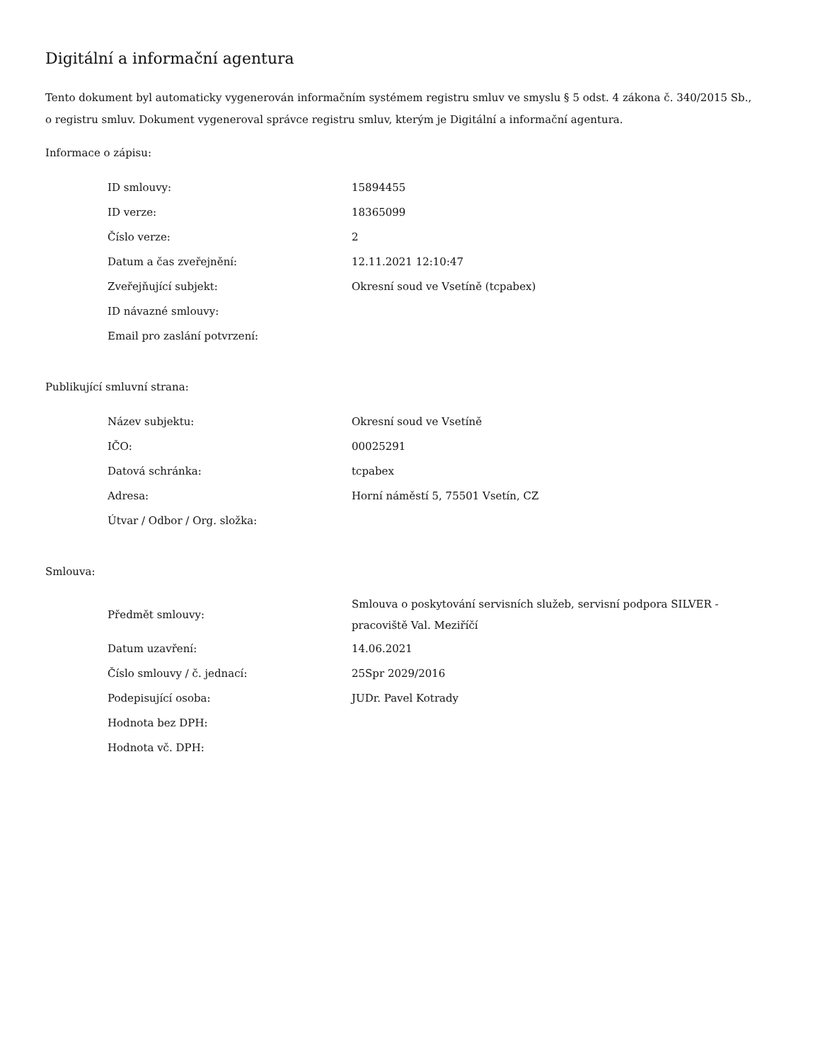Digitální a informační agentura
Tento dokument byl automaticky vygenerován informačním systémem registru smluv ve smyslu § 5 odst. 4 zákona č. 340/2015 Sb., o registru smluv. Dokument vygeneroval správce registru smluv, kterým je Digitální a informační agentura.
Informace o zápisu:
| ID smlouvy: | 15894455 |
| ID verze: | 18365099 |
| Číslo verze: | 2 |
| Datum a čas zveřejnění: | 12.11.2021 12:10:47 |
| Zveřejňující subjekt: | Okresní soud ve Vsetíně (tcpabex) |
| ID návazné smlouvy: | |
| Email pro zaslání potvrzení: | |
Publikující smluvní strana:
| Název subjektu: | Okresní soud ve Vsetíně |
| IČO: | 00025291 |
| Datová schránka: | tcpabex |
| Adresa: | Horní náměstí 5, 75501 Vsetín, CZ |
| Útvar / Odbor / Org. složka: | |
Smlouva:
| Předmět smlouvy: | Smlouva o poskytování servisních služeb, servisní podpora SILVER - pracoviště Val. Meziříčí |
| Datum uzavření: | 14.06.2021 |
| Číslo smlouvy / č. jednací: | 25Spr 2029/2016 |
| Podepisující osoba: | JUDr. Pavel Kotrady |
| Hodnota bez DPH: | |
| Hodnota vč. DPH: | |